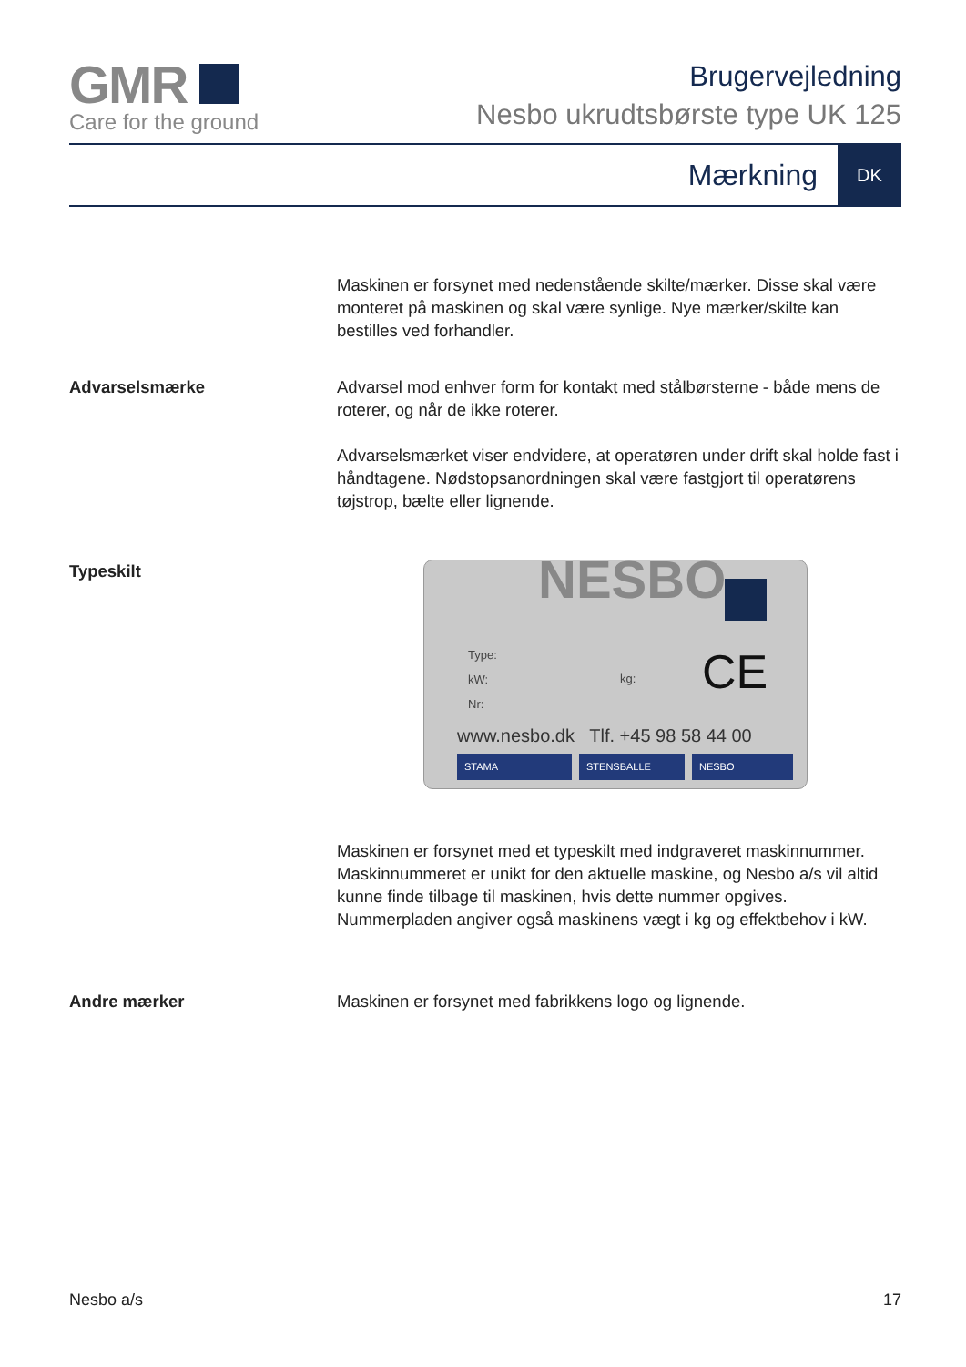GMR
Care for the ground
Brugervejledning
Nesbo ukrudtsbørste type UK 125
Mærkning DK
Maskinen er forsynet med nedenstående skilte/mærker. Disse skal være monteret på maskinen og skal være synlige. Nye mærker/skilte kan bestilles ved forhandler.
Advarselsmærke Advarsel mod enhver form for kontakt med stålbørsterne - både mens de roterer, og når de ikke roterer.
Advarselsmærket viser endvidere, at operatøren under drift skal holde fast i håndtagene. Nødstopsanordningen skal være fastgjort til operatørens tøjstrop, bælte eller lignende.
Typeskilt
NESBO
Type:
kW:
Nr:
kg: CE
www.nesbo.dk Tlf. +45 98 58 44 00
STAMA STENSBALLE NESBO
Maskinen er forsynet med et typeskilt med indgraveret maskinnummer. Maskinnummeret er unikt for den aktuelle maskine, og Nesbo a/s vil altid kunne finde tilbage til maskinen, hvis dette nummer opgives. Nummerpladen angiver også maskinens vægt i kg og effektbehov i kW.
Andre mærker Maskinen er forsynet med fabrikkens logo og lignende.
Nesbo a/s 17